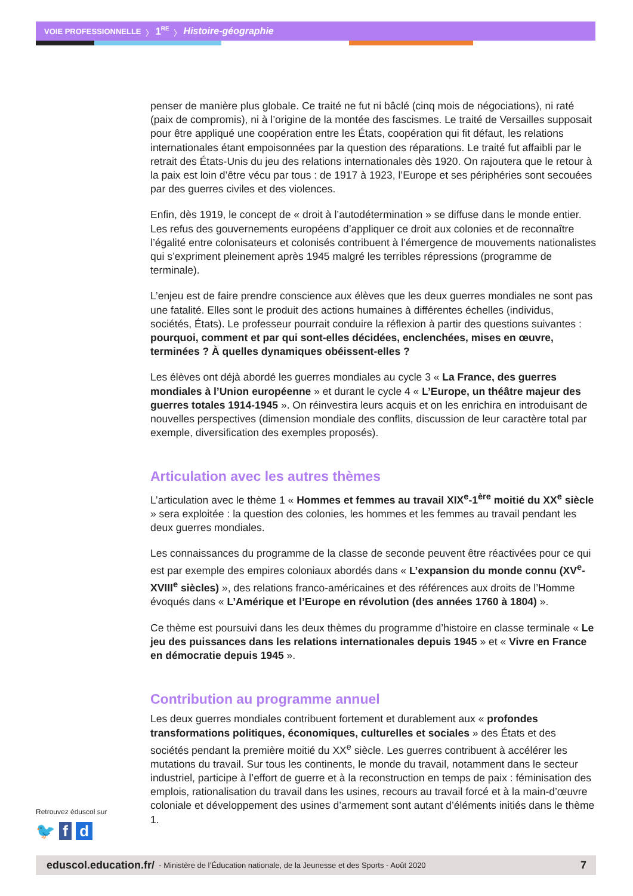VOIE PROFESSIONNELLE 〉 1<sup>RE</sup> 〉 Histoire-géographie
penser de manière plus globale. Ce traité ne fut ni bâclé (cinq mois de négociations), ni raté (paix de compromis), ni à l’origine de la montée des fascismes. Le traité de Versailles supposait pour être appliqué une coopération entre les États, coopération qui fit défaut, les relations internationales étant empoisonnées par la question des réparations. Le traité fut affaibli par le retrait des États-Unis du jeu des relations internationales dès 1920. On rajoutera que le retour à la paix est loin d’être vécu par tous : de 1917 à 1923, l’Europe et ses périphéries sont secouées par des guerres civiles et des violences.
Enfin, dès 1919, le concept de « droit à l’autodétermination » se diffuse dans le monde entier. Les refus des gouvernements européens d’appliquer ce droit aux colonies et de reconnaître l’égalité entre colonisateurs et colonisés contribuent à l’émergence de mouvements nationalistes qui s’expriment pleinement après 1945 malgré les terribles répressions (programme de terminale).
L’enjeu est de faire prendre conscience aux élèves que les deux guerres mondiales ne sont pas une fatalité. Elles sont le produit des actions humaines à différentes échelles (individus, sociétés, États). Le professeur pourrait conduire la réflexion à partir des questions suivantes : pourquoi, comment et par qui sont-elles décidées, enclenchées, mises en œuvre, terminées ? À quelles dynamiques obéissent-elles ?
Les élèves ont déjà abordé les guerres mondiales au cycle 3 « La France, des guerres mondiales à l’Union européenne » et durant le cycle 4 « L’Europe, un théâtre majeur des guerres totales 1914-1945 ». On réinvestira leurs acquis et on les enrichira en introduisant de nouvelles perspectives (dimension mondiale des conflits, discussion de leur caractère total par exemple, diversification des exemples proposés).
Articulation avec les autres thèmes
L’articulation avec le thème 1 « Hommes et femmes au travail XIX<sup>e</sup>-1<sup>ère</sup> moitié du XX<sup>e</sup> siècle » sera exploitée : la question des colonies, les hommes et les femmes au travail pendant les deux guerres mondiales.
Les connaissances du programme de la classe de seconde peuvent être réactivées pour ce qui est par exemple des empires coloniaux abordés dans « L’expansion du monde connu (XV<sup>e</sup>-XVIII<sup>e</sup> siècles) », des relations franco-américaines et des références aux droits de l’Homme évoqués dans « L’Amérique et l’Europe en révolution (des années 1760 à 1804) ».
Ce thème est poursuivi dans les deux thèmes du programme d’histoire en classe terminale « Le jeu des puissances dans les relations internationales depuis 1945 » et « Vivre en France en démocratie depuis 1945 ».
Contribution au programme annuel
Les deux guerres mondiales contribuent fortement et durablement aux « profondes transformations politiques, économiques, culturelles et sociales » des États et des sociétés pendant la première moitié du XX<sup>e</sup> siècle. Les guerres contribuent à accélérer les mutations du travail. Sur tous les continents, le monde du travail, notamment dans le secteur industriel, participe à l’effort de guerre et à la reconstruction en temps de paix : féminisation des emplois, rationalisation du travail dans les usines, recours au travail forcé et à la main-d’œuvre coloniale et développement des usines d’armement sont autant d’éléments initiés dans le thème 1.
Retrouvez éduscol sur
🐦 f d
eduscol.education.fr/ - Ministère de l’Éducation nationale, de la Jeunesse et des Sports - Août 2020 7